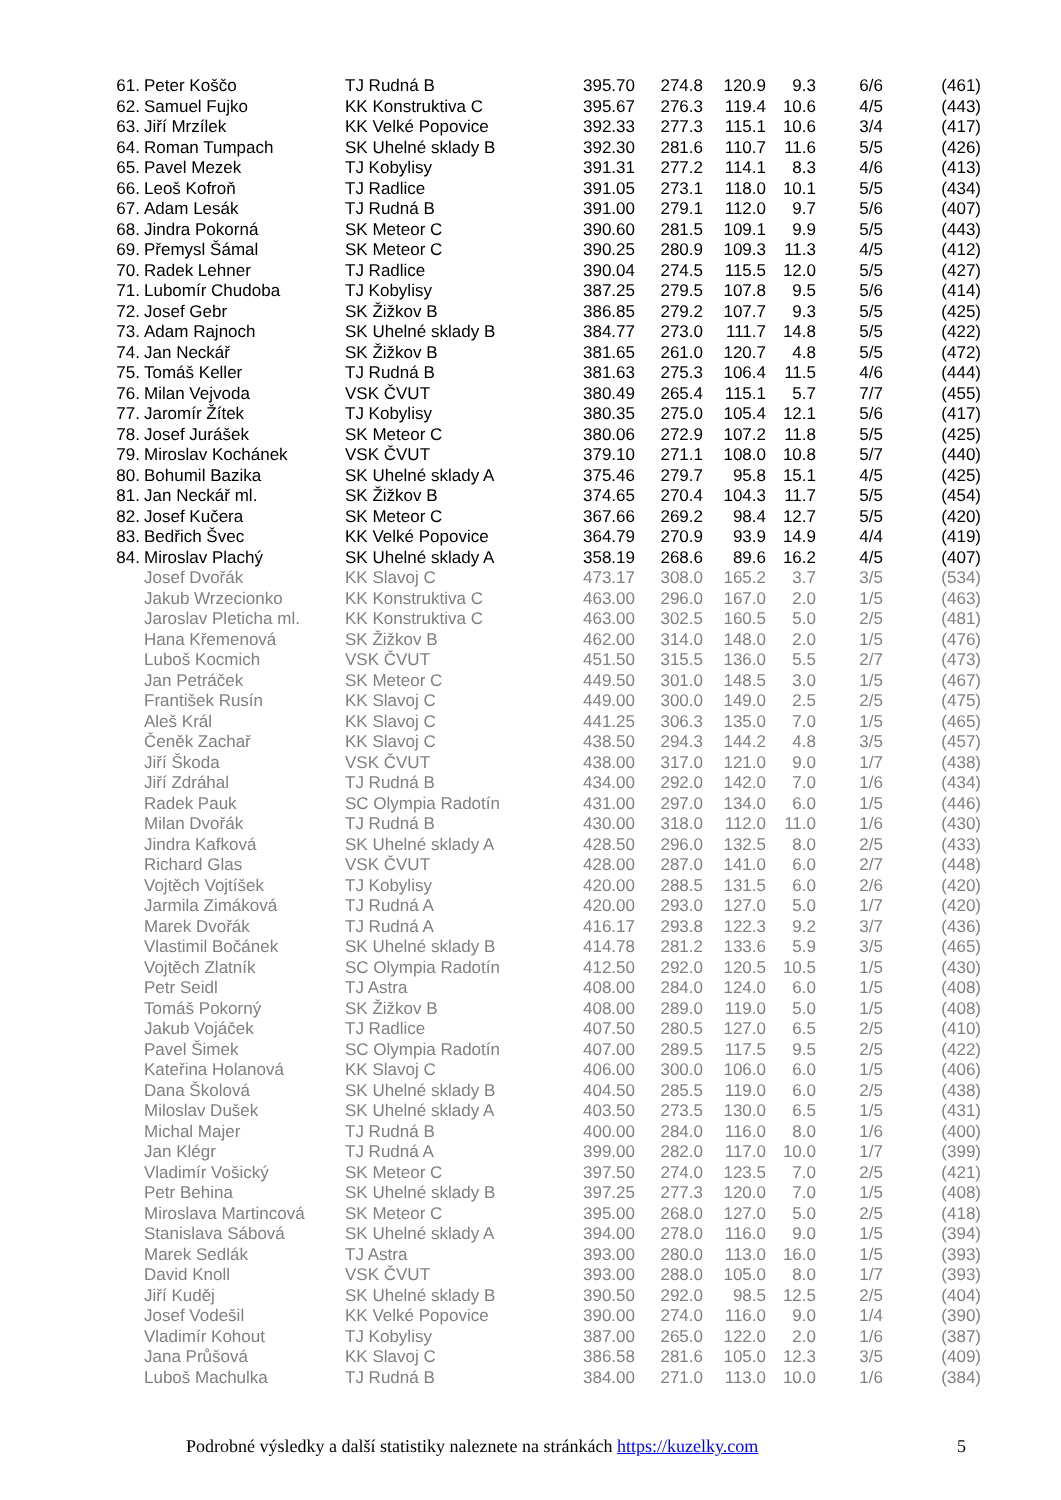| 61. | Peter Koščo | TJ Rudná B | 395.70 | 274.8 | 120.9 | 9.3 | 6/6 | (461) |
| 62. | Samuel Fujko | KK Konstruktiva C | 395.67 | 276.3 | 119.4 | 10.6 | 4/5 | (443) |
| 63. | Jiří Mrzílek | KK Velké Popovice | 392.33 | 277.3 | 115.1 | 10.6 | 3/4 | (417) |
| 64. | Roman Tumpach | SK Uhelné sklady B | 392.30 | 281.6 | 110.7 | 11.6 | 5/5 | (426) |
| 65. | Pavel Mezek | TJ Kobylisy | 391.31 | 277.2 | 114.1 | 8.3 | 4/6 | (413) |
| 66. | Leoš Kofroň | TJ Radlice | 391.05 | 273.1 | 118.0 | 10.1 | 5/5 | (434) |
| 67. | Adam Lesák | TJ Rudná B | 391.00 | 279.1 | 112.0 | 9.7 | 5/6 | (407) |
| 68. | Jindra Pokorná | SK Meteor C | 390.60 | 281.5 | 109.1 | 9.9 | 5/5 | (443) |
| 69. | Přemysl Šámal | SK Meteor C | 390.25 | 280.9 | 109.3 | 11.3 | 4/5 | (412) |
| 70. | Radek Lehner | TJ Radlice | 390.04 | 274.5 | 115.5 | 12.0 | 5/5 | (427) |
| 71. | Lubomír Chudoba | TJ Kobylisy | 387.25 | 279.5 | 107.8 | 9.5 | 5/6 | (414) |
| 72. | Josef Gebr | SK Žižkov B | 386.85 | 279.2 | 107.7 | 9.3 | 5/5 | (425) |
| 73. | Adam Rajnoch | SK Uhelné sklady B | 384.77 | 273.0 | 111.7 | 14.8 | 5/5 | (422) |
| 74. | Jan Neckář | SK Žižkov B | 381.65 | 261.0 | 120.7 | 4.8 | 5/5 | (472) |
| 75. | Tomáš Keller | TJ Rudná B | 381.63 | 275.3 | 106.4 | 11.5 | 4/6 | (444) |
| 76. | Milan Vejvoda | VSK ČVUT | 380.49 | 265.4 | 115.1 | 5.7 | 7/7 | (455) |
| 77. | Jaromír Žítek | TJ Kobylisy | 380.35 | 275.0 | 105.4 | 12.1 | 5/6 | (417) |
| 78. | Josef Jurášek | SK Meteor C | 380.06 | 272.9 | 107.2 | 11.8 | 5/5 | (425) |
| 79. | Miroslav Kochánek | VSK ČVUT | 379.10 | 271.1 | 108.0 | 10.8 | 5/7 | (440) |
| 80. | Bohumil Bazika | SK Uhelné sklady A | 375.46 | 279.7 | 95.8 | 15.1 | 4/5 | (425) |
| 81. | Jan Neckář ml. | SK Žižkov B | 374.65 | 270.4 | 104.3 | 11.7 | 5/5 | (454) |
| 82. | Josef Kučera | SK Meteor C | 367.66 | 269.2 | 98.4 | 12.7 | 5/5 | (420) |
| 83. | Bedřich Švec | KK Velké Popovice | 364.79 | 270.9 | 93.9 | 14.9 | 4/4 | (419) |
| 84. | Miroslav Plachý | SK Uhelné sklady A | 358.19 | 268.6 | 89.6 | 16.2 | 4/5 | (407) |
| | Josef Dvořák | KK Slavoj C | 473.17 | 308.0 | 165.2 | 3.7 | 3/5 | (534) |
| | Jakub Wrzecionko | KK Konstruktiva C | 463.00 | 296.0 | 167.0 | 2.0 | 1/5 | (463) |
| | Jaroslav Pleticha ml. | KK Konstruktiva C | 463.00 | 302.5 | 160.5 | 5.0 | 2/5 | (481) |
| | Hana Křemenová | SK Žižkov B | 462.00 | 314.0 | 148.0 | 2.0 | 1/5 | (476) |
| | Luboš Kocmich | VSK ČVUT | 451.50 | 315.5 | 136.0 | 5.5 | 2/7 | (473) |
| | Jan Petráček | SK Meteor C | 449.50 | 301.0 | 148.5 | 3.0 | 1/5 | (467) |
| | František Rusín | KK Slavoj C | 449.00 | 300.0 | 149.0 | 2.5 | 2/5 | (475) |
| | Aleš Král | KK Slavoj C | 441.25 | 306.3 | 135.0 | 7.0 | 1/5 | (465) |
| | Čeněk Zachař | KK Slavoj C | 438.50 | 294.3 | 144.2 | 4.8 | 3/5 | (457) |
| | Jiří Škoda | VSK ČVUT | 438.00 | 317.0 | 121.0 | 9.0 | 1/7 | (438) |
| | Jiří Zdráhal | TJ Rudná B | 434.00 | 292.0 | 142.0 | 7.0 | 1/6 | (434) |
| | Radek Pauk | SC Olympia Radotín | 431.00 | 297.0 | 134.0 | 6.0 | 1/5 | (446) |
| | Milan Dvořák | TJ Rudná B | 430.00 | 318.0 | 112.0 | 11.0 | 1/6 | (430) |
| | Jindra Kafková | SK Uhelné sklady A | 428.50 | 296.0 | 132.5 | 8.0 | 2/5 | (433) |
| | Richard Glas | VSK ČVUT | 428.00 | 287.0 | 141.0 | 6.0 | 2/7 | (448) |
| | Vojtěch Vojtíšek | TJ Kobylisy | 420.00 | 288.5 | 131.5 | 6.0 | 2/6 | (420) |
| | Jarmila Zimáková | TJ Rudná A | 420.00 | 293.0 | 127.0 | 5.0 | 1/7 | (420) |
| | Marek Dvořák | TJ Rudná A | 416.17 | 293.8 | 122.3 | 9.2 | 3/7 | (436) |
| | Vlastimil Bočánek | SK Uhelné sklady B | 414.78 | 281.2 | 133.6 | 5.9 | 3/5 | (465) |
| | Vojtěch Zlatník | SC Olympia Radotín | 412.50 | 292.0 | 120.5 | 10.5 | 1/5 | (430) |
| | Petr Seidl | TJ Astra | 408.00 | 284.0 | 124.0 | 6.0 | 1/5 | (408) |
| | Tomáš Pokorný | SK Žižkov B | 408.00 | 289.0 | 119.0 | 5.0 | 1/5 | (408) |
| | Jakub Vojáček | TJ Radlice | 407.50 | 280.5 | 127.0 | 6.5 | 2/5 | (410) |
| | Pavel Šimek | SC Olympia Radotín | 407.00 | 289.5 | 117.5 | 9.5 | 2/5 | (422) |
| | Kateřina Holanová | KK Slavoj C | 406.00 | 300.0 | 106.0 | 6.0 | 1/5 | (406) |
| | Dana Školová | SK Uhelné sklady B | 404.50 | 285.5 | 119.0 | 6.0 | 2/5 | (438) |
| | Miloslav Dušek | SK Uhelné sklady A | 403.50 | 273.5 | 130.0 | 6.5 | 1/5 | (431) |
| | Michal Majer | TJ Rudná B | 400.00 | 284.0 | 116.0 | 8.0 | 1/6 | (400) |
| | Jan Klégr | TJ Rudná A | 399.00 | 282.0 | 117.0 | 10.0 | 1/7 | (399) |
| | Vladimír Vošický | SK Meteor C | 397.50 | 274.0 | 123.5 | 7.0 | 2/5 | (421) |
| | Petr Behina | SK Uhelné sklady B | 397.25 | 277.3 | 120.0 | 7.0 | 1/5 | (408) |
| | Miroslava Martincová | SK Meteor C | 395.00 | 268.0 | 127.0 | 5.0 | 2/5 | (418) |
| | Stanislava Sábová | SK Uhelné sklady A | 394.00 | 278.0 | 116.0 | 9.0 | 1/5 | (394) |
| | Marek Sedlák | TJ Astra | 393.00 | 280.0 | 113.0 | 16.0 | 1/5 | (393) |
| | David Knoll | VSK ČVUT | 393.00 | 288.0 | 105.0 | 8.0 | 1/7 | (393) |
| | Jiří Kuděj | SK Uhelné sklady B | 390.50 | 292.0 | 98.5 | 12.5 | 2/5 | (404) |
| | Josef Vodešil | KK Velké Popovice | 390.00 | 274.0 | 116.0 | 9.0 | 1/4 | (390) |
| | Vladimír Kohout | TJ Kobylisy | 387.00 | 265.0 | 122.0 | 2.0 | 1/6 | (387) |
| | Jana Průšová | KK Slavoj C | 386.58 | 281.6 | 105.0 | 12.3 | 3/5 | (409) |
| | Luboš Machulka | TJ Rudná B | 384.00 | 271.0 | 113.0 | 10.0 | 1/6 | (384) |
Podrobné výsledky a další statistiky naleznete na stránkách https://kuzelky.com 5